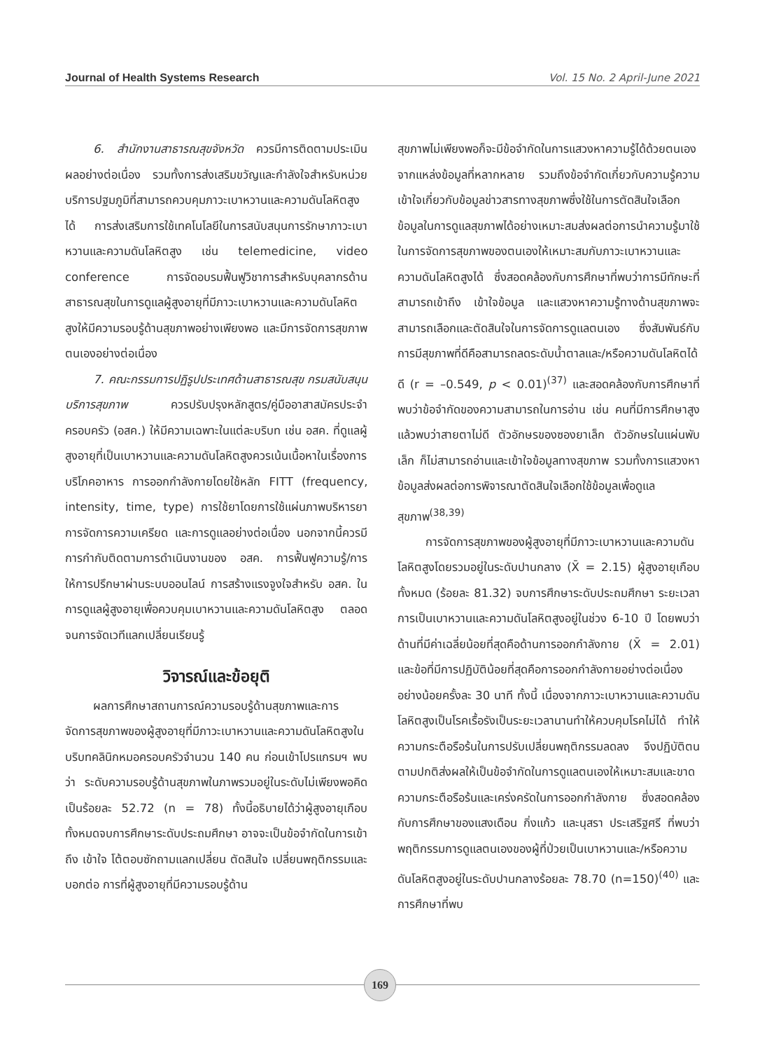Journal of Health Systems Research Vol. 15 No. 2 April-June 2021
6. สำนักงานสาธารณสุขจังหวัด ควรมีการติดตามประเมินผลอย่างต่อเนื่อง รวมทั้งการส่งเสริมขวัญและกำลังใจสำหรับหน่วยบริการปฐมภูมิที่สามารถควบคุมภาวะเบาหวานและความดันโลหิตสูงได้ การส่งเสริมการใช้เทคโนโลยีในการสนับสนุนการรักษาภาวะเบาหวานและความดันโลหิตสูง เช่น telemedicine, video conference การจัดอบรมฟื้นฟูวิชาการสำหรับบุคลากรด้านสาธารณสุขในการดูแลผู้สูงอายุที่มีภาวะเบาหวานและความดันโลหิตสูงให้มีความรอบรู้ด้านสุขภาพอย่างเพียงพอ และมีการจัดการสุขภาพตนเองอย่างต่อเนื่อง
7. คณะกรรมการปฏิรูปประเทศด้านสาธารณสุข กรมสนับสนุนบริการสุขภาพ ควรปรับปรุงหลักสูตร/คู่มืออาสาสมัครประจำครอบครัว (อสค.) ให้มีความเฉพาะในแต่ละบริบท เช่น อสค. ที่ดูแลผู้สูงอายุที่เป็นเบาหวานและความดันโลหิตสูงควรเน้นเนื้อหาในเรื่องการบริโภคอาหาร การออกกำลังกายโดยใช้หลัก FITT (frequency, intensity, time, type) การใช้ยาโดยการใช้แผ่นภาพบริหารยา การจัดการความเครียด และการดูแลอย่างต่อเนื่อง นอกจากนี้ควรมีการกำกับติดตามการดำเนินงานของ อสค. การฟื้นฟูความรู้/การให้การปรึกษาผ่านระบบออนไลน์ การสร้างแรงจูงใจสำหรับ อสค. ในการดูแลผู้สูงอายุเพื่อควบคุมเบาหวานและความดันโลหิตสูง ตลอดจนการจัดเวทีแลกเปลี่ยนเรียนรู้
วิจารณ์และข้อยุติ
ผลการศึกษาสถานการณ์ความรอบรู้ด้านสุขภาพและการจัดการสุขภาพของผู้สูงอายุที่มีภาวะเบาหวานและความดันโลหิตสูงในบริบทคลินิกหมอครอบครัวจำนวน 140 คน ก่อนเข้าโปรแกรมฯ พบว่า ระดับความรอบรู้ด้านสุขภาพในภาพรวมอยู่ในระดับไม่เพียงพอคิดเป็นร้อยละ 52.72 (n = 78) ทั้งนี้อธิบายได้ว่าผู้สูงอายุเกือบทั้งหมดจบการศึกษาระดับประถมศึกษา อาจจะเป็นข้อจำกัดในการเข้าถึง เข้าใจ โต้ตอบซักถามแลกเปลี่ยน ตัดสินใจ เปลี่ยนพฤติกรรมและบอกต่อ การที่ผู้สูงอายุที่มีความรอบรู้ด้าน
สุขภาพไม่เพียงพอก็จะมีข้อจำกัดในการแสวงหาความรู้ได้ด้วยตนเองจากแหล่งข้อมูลที่หลากหลาย รวมถึงข้อจำกัดเกี่ยวกับความรู้ความเข้าใจเกี่ยวกับข้อมูลข่าวสารทางสุขภาพซึ่งใช้ในการตัดสินใจเลือกข้อมูลในการดูแลสุขภาพได้อย่างเหมาะสมส่งผลต่อการนำความรู้มาใช้ในการจัดการสุขภาพของตนเองให้เหมาะสมกับภาวะเบาหวานและความดันโลหิตสูงได้ ซึ่งสอดคล้องกับการศึกษาที่พบว่าการมีทักษะที่สามารถเข้าถึง เข้าใจข้อมูล และแสวงหาความรู้ทางด้านสุขภาพจะสามารถเลือกและตัดสินใจในการจัดการดูแลตนเอง ซึ่งสัมพันธ์กับการมีสุขภาพที่ดีคือสามารถลดระดับน้ำตาลและ/หรือความดันโลหิตได้ดี (r = –0.549, p < 0.01)<sup>(37)</sup> และสอดคล้องกับการศึกษาที่พบว่าข้อจำกัดของความสามารถในการอ่าน เช่น คนที่มีการศึกษาสูง แล้วพบว่าสายตาไม่ดี ตัวอักษรของซองยาเล็ก ตัวอักษรในแผ่นพับเล็ก ก็ไม่สามารถอ่านและเข้าใจข้อมูลทางสุขภาพ รวมทั้งการแสวงหาข้อมูลส่งผลต่อการพิจารณาตัดสินใจเลือกใช้ข้อมูลเพื่อดูแลสุขภาพ<sup>(38,39)</sup>
การจัดการสุขภาพของผู้สูงอายุที่มีภาวะเบาหวานและความดันโลหิตสูงโดยรวมอยู่ในระดับปานกลาง (X̄ = 2.15) ผู้สูงอายุเกือบทั้งหมด (ร้อยละ 81.32) จบการศึกษาระดับประถมศึกษา ระยะเวลาการเป็นเบาหวานและความดันโลหิตสูงอยู่ในช่วง 6-10 ปี โดยพบว่าด้านที่มีค่าเฉลี่ยน้อยที่สุดคือด้านการออกกำลังกาย (X̄ = 2.01) และข้อที่มีการปฏิบัติน้อยที่สุดคือการออกกำลังกายอย่างต่อเนื่องอย่างน้อยครั้งละ 30 นาที ทั้งนี้ เนื่องจากภาวะเบาหวานและความดันโลหิตสูงเป็นโรคเรื้อรังเป็นระยะเวลานานทำให้ควบคุมโรคไม่ได้ ทำให้ความกระตือรือร้นในการปรับเปลี่ยนพฤติกรรมลดลง จึงปฏิบัติตนตามปกติส่งผลให้เป็นข้อจำกัดในการดูแลตนเองให้เหมาะสมและขาดความกระตือรือร้นและเคร่งครัดในการออกกำลังกาย ซึ่งสอดคล้องกับการศึกษาของแสงเดือน กิ่งแก้ว และนุสรา ประเสริฐศรี ที่พบว่าพฤติกรรมการดูแลตนเองของผู้ที่ป่วยเป็นเบาหวานและ/หรือความดันโลหิตสูงอยู่ในระดับปานกลางร้อยละ 78.70 (n=150)<sup>(40)</sup> และ การศึกษาที่พบ
169